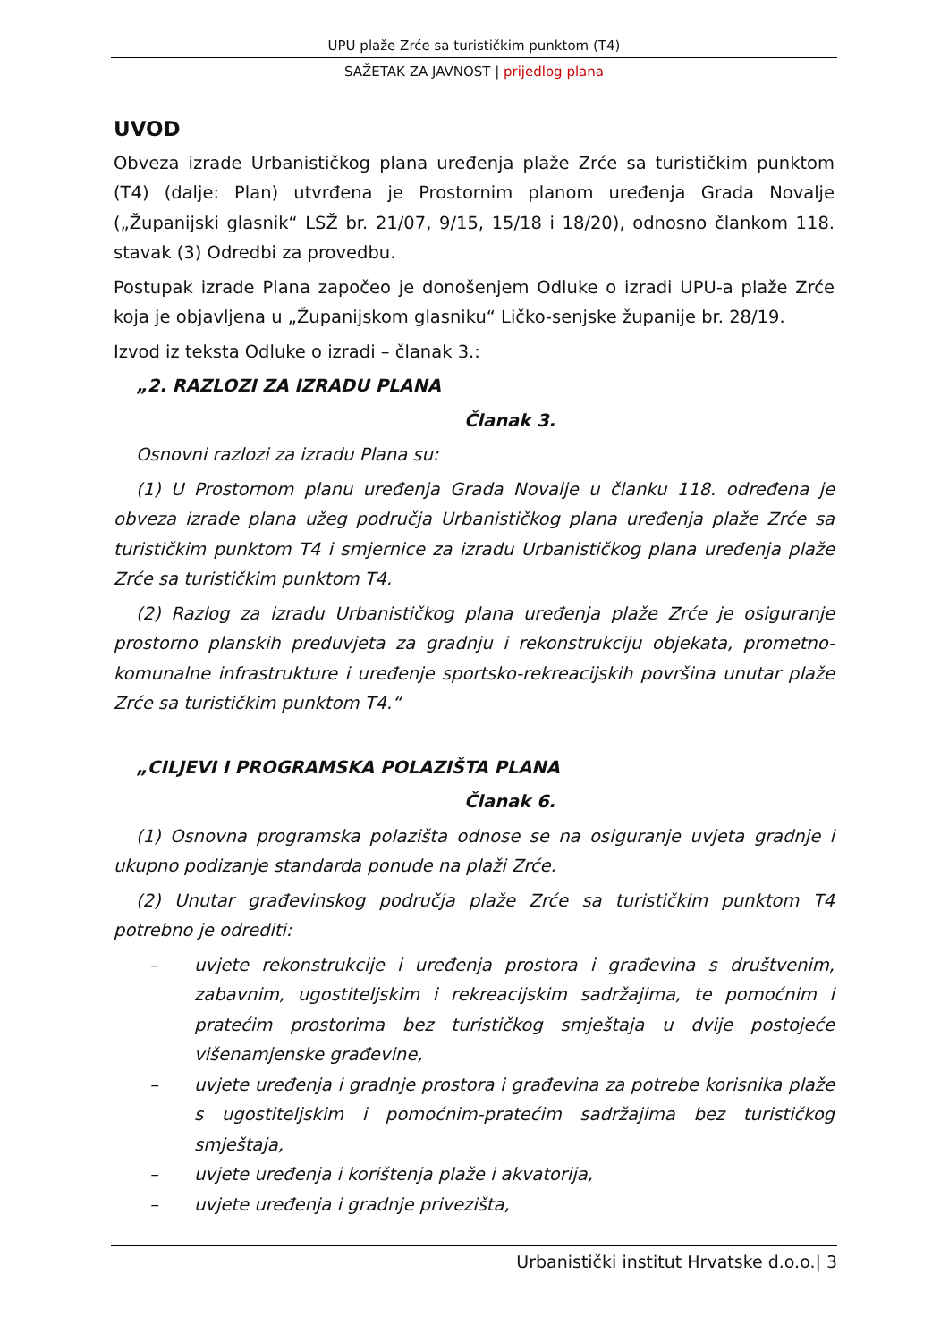UPU plaže Zrće sa turističkim punktom (T4)
SAŽETAK ZA JAVNOST | prijedlog plana
UVOD
Obveza izrade Urbanističkog plana uređenja plaže Zrće sa turističkim punktom (T4) (dalje: Plan) utvrđena je Prostornim planom uređenja Grada Novalje („Županijski glasnik“ LSŽ br. 21/07, 9/15, 15/18 i 18/20), odnosno člankom 118. stavak (3) Odredbi za provedbu.
Postupak izrade Plana započeo je donošenjem Odluke o izradi UPU-a plaže Zrće koja je objavljena u „Županijskom glasniku“ Ličko-senjske županije br. 28/19.
Izvod iz teksta Odluke o izradi – članak 3.:
„2. RAZLOZI ZA IZRADU PLANA
Članak 3.
Osnovni razlozi za izradu Plana su:
(1) U Prostornom planu uređenja Grada Novalje u članku 118. određena je obveza izrade plana užeg područja Urbanističkog plana uređenja plaže Zrće sa turističkim punktom T4 i smjernice za izradu Urbanističkog plana uređenja plaže Zrće sa turističkim punktom T4.
(2) Razlog za izradu Urbanističkog plana uređenja plaže Zrće je osiguranje prostorno planskih preduvjeta za gradnju i rekonstrukciju objekata, prometno-komunalne infrastrukture i uređenje sportsko-rekreacijskih površina unutar plaže Zrće sa turističkim punktom T4.“
„CILJEVI I PROGRAMSKA POLAZIŠTA PLANA
Članak 6.
(1) Osnovna programska polazišta odnose se na osiguranje uvjeta gradnje i ukupno podizanje standarda ponude na plaži Zrće.
(2) Unutar građevinskog područja plaže Zrće sa turističkim punktom T4 potrebno je odrediti:
– uvjete rekonstrukcije i uređenja prostora i građevina s društvenim, zabavnim, ugostiteljskim i rekreacijskim sadržajima, te pomoćnim i pratećim prostorima bez turističkog smještaja u dvije postojeće višenamjenske građevine,
– uvjete uređenja i gradnje prostora i građevina za potrebe korisnika plaže s ugostiteljskim i pomoćnim-pratećim sadržajima bez turističkog smještaja,
– uvjete uređenja i korištenja plaže i akvatorija,
– uvjete uređenja i gradnje privezišta,
Urbanistički institut Hrvatske d.o.o.| 3